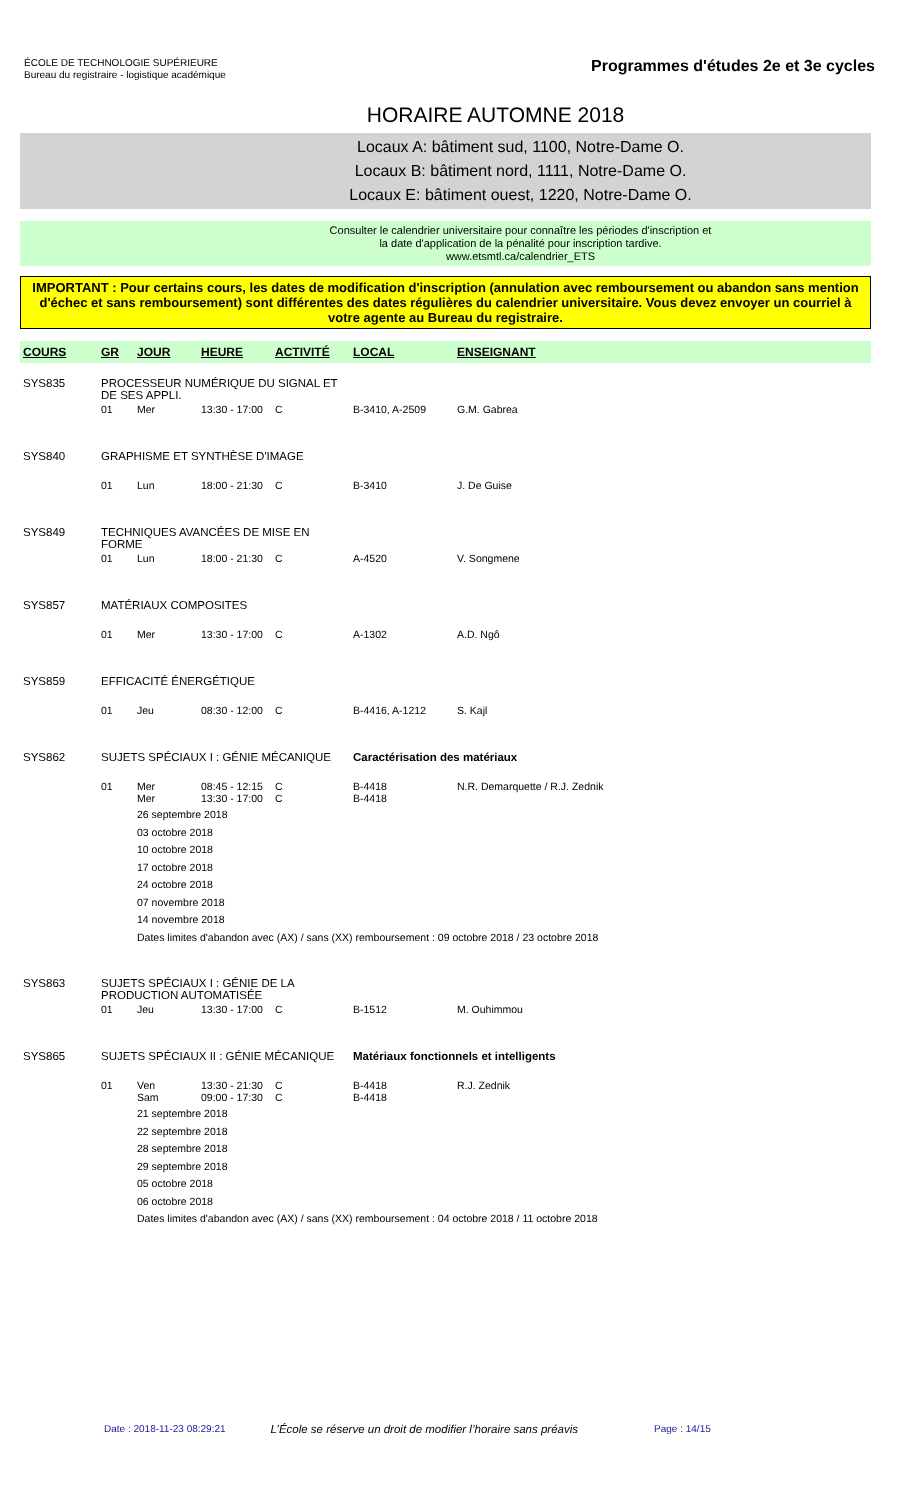ÉCOLE DE TECHNOLOGIE SUPÉRIEURE
Bureau du registraire - logistique académique
Programmes d'études 2e et 3e cycles
HORAIRE AUTOMNE 2018
Locaux A: bâtiment sud, 1100, Notre-Dame O.
Locaux B: bâtiment nord, 1111, Notre-Dame O.
Locaux E: bâtiment ouest, 1220, Notre-Dame O.
Consulter le calendrier universitaire pour connaître les périodes d'inscription et
la date d'application de la pénalité pour inscription tardive.
www.etsmtl.ca/calendrier_ETS
IMPORTANT : Pour certains cours, les dates de modification d'inscription (annulation avec remboursement ou abandon sans mention d'échec et sans remboursement) sont différentes des dates régulières du calendrier universitaire. Vous devez envoyer un courriel à votre agente au Bureau du registraire.
| COURS | GR | JOUR | HEURE | ACTIVITÉ | LOCAL | ENSEIGNANT |
| --- | --- | --- | --- | --- | --- | --- |
| SYS835 | PROCESSEUR NUMÉRIQUE DU SIGNAL ET DE SES APPLI. | | | | | |
| | 01 | Mer | 13:30 - 17:00 | C | B-3410, A-2509 | G.M. Gabrea |
| SYS840 | GRAPHISME ET SYNTHÈSE D'IMAGE | | | | | |
| | 01 | Lun | 18:00 - 21:30 | C | B-3410 | J. De Guise |
| SYS849 | TECHNIQUES AVANCÉES DE MISE EN FORME | | | | | |
| | 01 | Lun | 18:00 - 21:30 | C | A-4520 | V. Songmene |
| SYS857 | MATÉRIAUX COMPOSITES | | | | | |
| | 01 | Mer | 13:30 - 17:00 | C | A-1302 | A.D. Ngô |
| SYS859 | EFFICACITÉ ÉNERGÉTIQUE | | | | | |
| | 01 | Jeu | 08:30 - 12:00 | C | B-4416, A-1212 | S. Kajl |
| SYS862 | SUJETS SPÉCIAUX I : GÉNIE MÉCANIQUE | | | | Caractérisation des matériaux | |
| | 01 | Mer Mer | 08:45 - 12:15 13:30 - 17:00 | C C | B-4418 B-4418 | N.R. Demarquette / R.J. Zednik |
| | | 26 septembre 2018 03 octobre 2018 10 octobre 2018 17 octobre 2018 24 octobre 2018 07 novembre 2018 14 novembre 2018 Dates limites d'abandon avec (AX) / sans (XX) remboursement : 09 octobre 2018 / 23 octobre 2018 | | | | |
| SYS863 | SUJETS SPÉCIAUX I : GÉNIE DE LA PRODUCTION AUTOMATISÉE | | | | | |
| | 01 | Jeu | 13:30 - 17:00 | C | B-1512 | M. Ouhimmou |
| SYS865 | SUJETS SPÉCIAUX II : GÉNIE MÉCANIQUE | | | | Matériaux fonctionnels et intelligents | |
| | 01 | Ven Sam | 13:30 - 21:30 09:00 - 17:30 | C C | B-4418 B-4418 | R.J. Zednik |
| | | 21 septembre 2018 22 septembre 2018 28 septembre 2018 29 septembre 2018 05 octobre 2018 06 octobre 2018 Dates limites d'abandon avec (AX) / sans (XX) remboursement : 04 octobre 2018 / 11 octobre 2018 | | | | |
Date : 2018-11-23 08:29:21 L’École se réserve un droit de modifier l’horaire sans préavis Page : 14/15